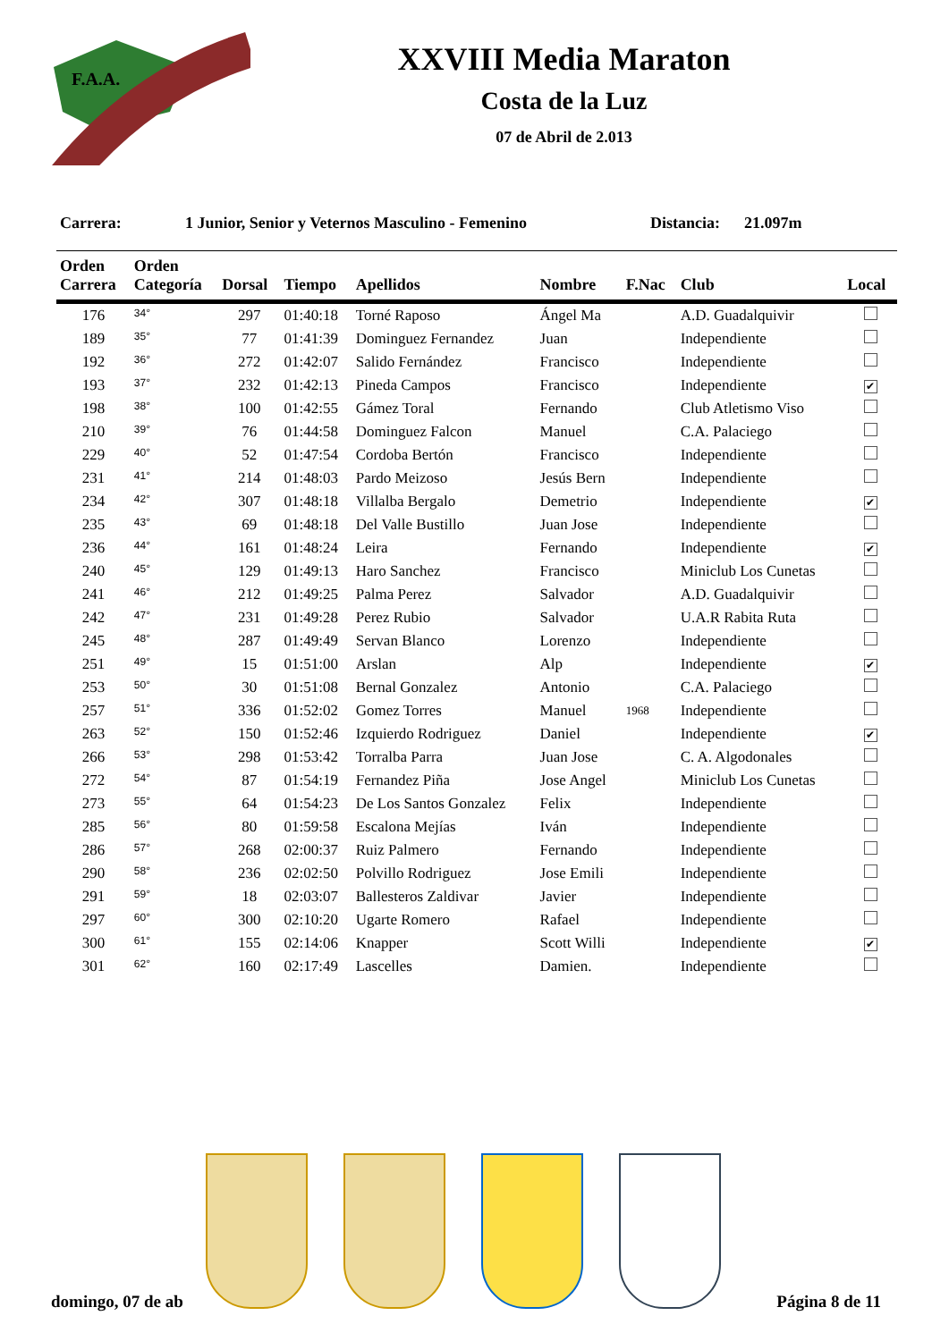F.A.A.
XXVIII Media Maraton
Costa de la Luz
07 de Abril de 2.013
Carrera: 1 Junior, Senior y Veternos Masculino - Femenino Distancia: 21.097m
| Orden Carrera | Orden Categoría | Dorsal | Tiempo | Apellidos | Nombre | F.Nac | Club | Local |
| --- | --- | --- | --- | --- | --- | --- | --- | --- |
| 176 | 34° | 297 | 01:40:18 | Torné Raposo | Ángel Ma | | A.D. Guadalquivir | |
| 189 | 35° | 77 | 01:41:39 | Dominguez Fernandez | Juan | | Independiente | |
| 192 | 36° | 272 | 01:42:07 | Salido Fernández | Francisco | | Independiente | |
| 193 | 37° | 232 | 01:42:13 | Pineda Campos | Francisco | | Independiente | ✔ |
| 198 | 38° | 100 | 01:42:55 | Gámez Toral | Fernando | | Club Atletismo Viso | |
| 210 | 39° | 76 | 01:44:58 | Dominguez Falcon | Manuel | | C.A. Palaciego | |
| 229 | 40° | 52 | 01:47:54 | Cordoba Bertón | Francisco | | Independiente | |
| 231 | 41° | 214 | 01:48:03 | Pardo Meizoso | Jesús Bern | | Independiente | |
| 234 | 42° | 307 | 01:48:18 | Villalba Bergalo | Demetrio | | Independiente | ✔ |
| 235 | 43° | 69 | 01:48:18 | Del Valle Bustillo | Juan Jose | | Independiente | |
| 236 | 44° | 161 | 01:48:24 | Leira | Fernando | | Independiente | ✔ |
| 240 | 45° | 129 | 01:49:13 | Haro Sanchez | Francisco | | Miniclub Los Cunetas | |
| 241 | 46° | 212 | 01:49:25 | Palma Perez | Salvador | | A.D. Guadalquivir | |
| 242 | 47° | 231 | 01:49:28 | Perez Rubio | Salvador | | U.A.R Rabita Ruta | |
| 245 | 48° | 287 | 01:49:49 | Servan Blanco | Lorenzo | | Independiente | |
| 251 | 49° | 15 | 01:51:00 | Arslan | Alp | | Independiente | ✔ |
| 253 | 50° | 30 | 01:51:08 | Bernal Gonzalez | Antonio | | C.A. Palaciego | |
| 257 | 51° | 336 | 01:52:02 | Gomez Torres | Manuel | 1968 | Independiente | |
| 263 | 52° | 150 | 01:52:46 | Izquierdo Rodriguez | Daniel | | Independiente | ✔ |
| 266 | 53° | 298 | 01:53:42 | Torralba Parra | Juan Jose | | C. A. Algodonales | |
| 272 | 54° | 87 | 01:54:19 | Fernandez Piña | Jose Angel | | Miniclub Los Cunetas | |
| 273 | 55° | 64 | 01:54:23 | De Los Santos Gonzalez | Felix | | Independiente | |
| 285 | 56° | 80 | 01:59:58 | Escalona Mejías | Iván | | Independiente | |
| 286 | 57° | 268 | 02:00:37 | Ruiz Palmero | Fernando | | Independiente | |
| 290 | 58° | 236 | 02:02:50 | Polvillo Rodriguez | Jose Emili | | Independiente | |
| 291 | 59° | 18 | 02:03:07 | Ballesteros Zaldivar | Javier | | Independiente | |
| 297 | 60° | 300 | 02:10:20 | Ugarte Romero | Rafael | | Independiente | |
| 300 | 61° | 155 | 02:14:06 | Knapper | Scott Willi | | Independiente | ✔ |
| 301 | 62° | 160 | 02:17:49 | Lascelles | Damien. | | Independiente | |
domingo, 07 de ab Página 8 de 11